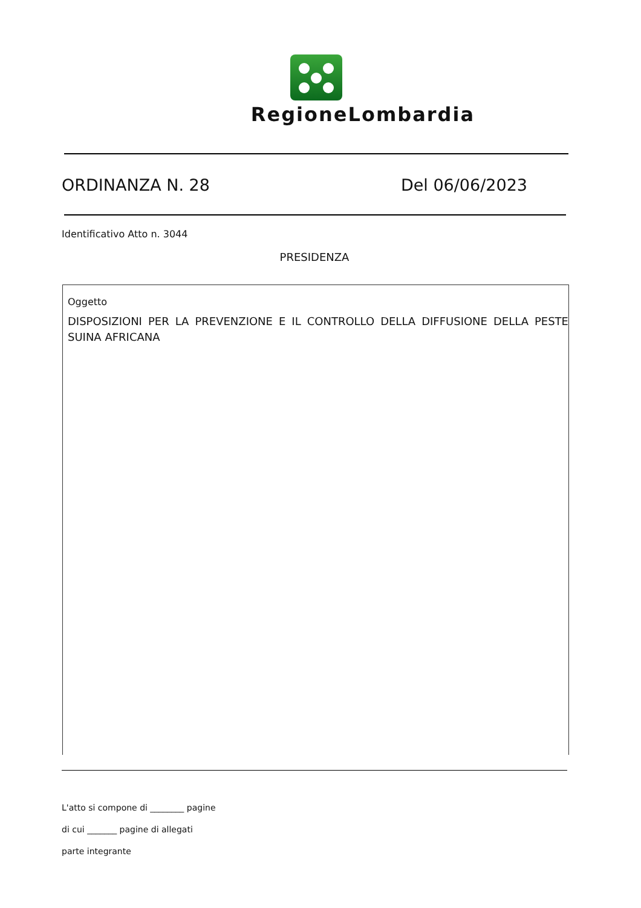RegioneLombardia
ORDINANZA N. 28 Del 06/06/2023
Identificativo Atto n. 3044
PRESIDENZA
Oggetto
DISPOSIZIONI PER LA PREVENZIONE E IL CONTROLLO DELLA DIFFUSIONE DELLA PESTE SUINA AFRICANA
L'atto si compone di ________ pagine
di cui _______ pagine di allegati
parte integrante